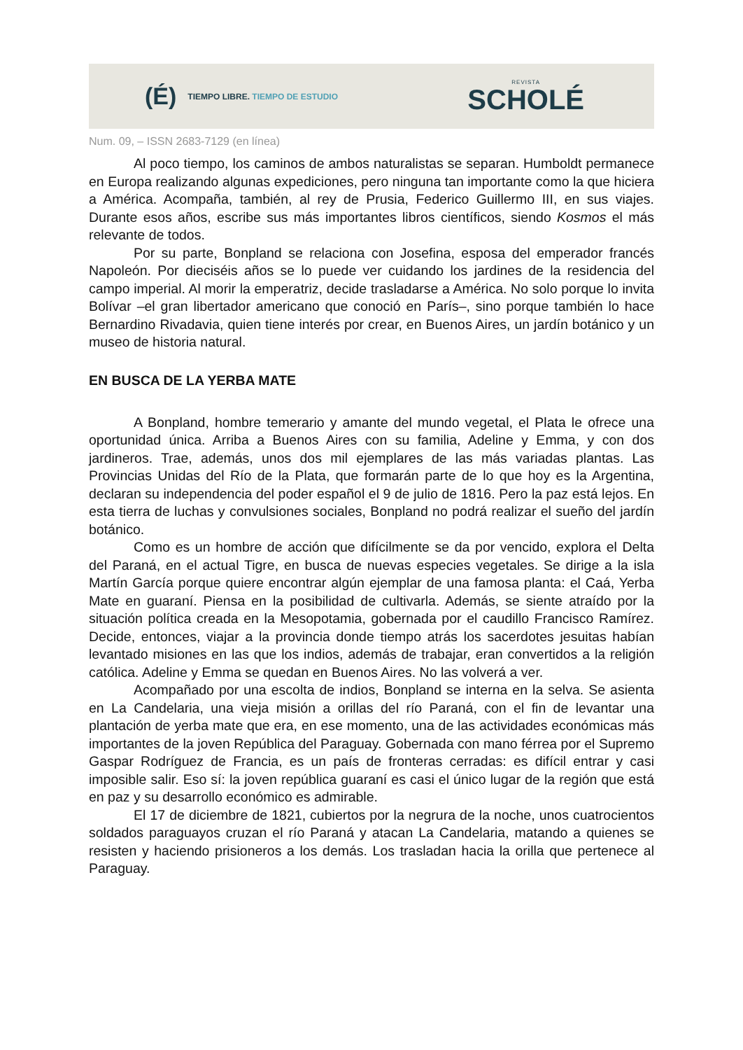(É) TIEMPO LIBRE. TIEMPO DE ESTUDIO
REVISTA
SCHOLÉ
Num. 09, – ISSN 2683-7129 (en línea)
Al poco tiempo, los caminos de ambos naturalistas se separan. Humboldt permanece en Europa realizando algunas expediciones, pero ninguna tan importante como la que hiciera a América. Acompaña, también, al rey de Prusia, Federico Guillermo III, en sus viajes. Durante esos años, escribe sus más importantes libros científicos, siendo Kosmos el más relevante de todos.
Por su parte, Bonpland se relaciona con Josefina, esposa del emperador francés Napoleón. Por dieciséis años se lo puede ver cuidando los jardines de la residencia del campo imperial. Al morir la emperatriz, decide trasladarse a América. No solo porque lo invita Bolívar –el gran libertador americano que conoció en París–, sino porque también lo hace Bernardino Rivadavia, quien tiene interés por crear, en Buenos Aires, un jardín botánico y un museo de historia natural.
EN BUSCA DE LA YERBA MATE
A Bonpland, hombre temerario y amante del mundo vegetal, el Plata le ofrece una oportunidad única. Arriba a Buenos Aires con su familia, Adeline y Emma, y con dos jardineros. Trae, además, unos dos mil ejemplares de las más variadas plantas. Las Provincias Unidas del Río de la Plata, que formarán parte de lo que hoy es la Argentina, declaran su independencia del poder español el 9 de julio de 1816. Pero la paz está lejos. En esta tierra de luchas y convulsiones sociales, Bonpland no podrá realizar el sueño del jardín botánico.
Como es un hombre de acción que difícilmente se da por vencido, explora el Delta del Paraná, en el actual Tigre, en busca de nuevas especies vegetales. Se dirige a la isla Martín García porque quiere encontrar algún ejemplar de una famosa planta: el Caá, Yerba Mate en guaraní. Piensa en la posibilidad de cultivarla. Además, se siente atraído por la situación política creada en la Mesopotamia, gobernada por el caudillo Francisco Ramírez. Decide, entonces, viajar a la provincia donde tiempo atrás los sacerdotes jesuitas habían levantado misiones en las que los indios, además de trabajar, eran convertidos a la religión católica. Adeline y Emma se quedan en Buenos Aires. No las volverá a ver.
Acompañado por una escolta de indios, Bonpland se interna en la selva. Se asienta en La Candelaria, una vieja misión a orillas del río Paraná, con el fin de levantar una plantación de yerba mate que era, en ese momento, una de las actividades económicas más importantes de la joven República del Paraguay. Gobernada con mano férrea por el Supremo Gaspar Rodríguez de Francia, es un país de fronteras cerradas: es difícil entrar y casi imposible salir. Eso sí: la joven república guaraní es casi el único lugar de la región que está en paz y su desarrollo económico es admirable.
El 17 de diciembre de 1821, cubiertos por la negrura de la noche, unos cuatrocientos soldados paraguayos cruzan el río Paraná y atacan La Candelaria, matando a quienes se resisten y haciendo prisioneros a los demás. Los trasladan hacia la orilla que pertenece al Paraguay.